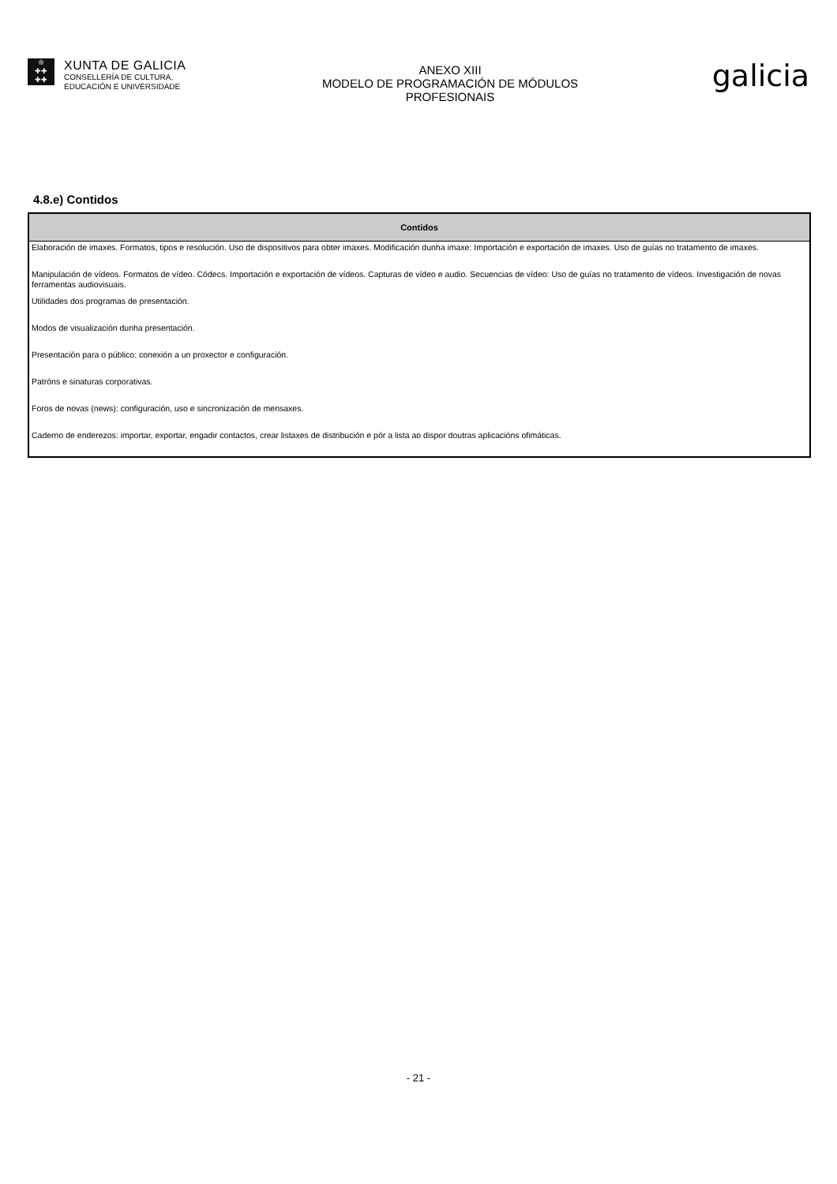♔
✚✚
✚✚
XUNTA DE GALICIA
CONSELLERÍA DE CULTURA,
EDUCACIÓN E UNIVERSIDADE
ANEXO XIII
MODELO DE PROGRAMACIÓN DE MÓDULOS
PROFESIONAIS
galicia
4.8.e) Contidos
| Contidos |
| --- |
| Elaboración de imaxes. Formatos, tipos e resolución. Uso de dispositivos para obter imaxes. Modificación dunha imaxe: Importación e exportación de imaxes. Uso de guías no tratamento de imaxes. |
| Manipulación de vídeos. Formatos de vídeo. Códecs. Importación e exportación de vídeos. Capturas de vídeo e audio. Secuencias de vídeo: Uso de guías no tratamento de vídeos. Investigación de novas ferramentas audiovisuais. |
| Utilidades dos programas de presentación. |
| Modos de visualización dunha presentación. |
| Presentación para o público: conexión a un proxector e configuración. |
| Patróns e sinaturas corporativas. |
| Foros de novas (news): configuración, uso e sincronización de mensaxes. |
| Caderno de enderezos: importar, exportar, engadir contactos, crear listaxes de distribución e pór a lista ao dispor doutras aplicacións ofimáticas. |
- 21 -